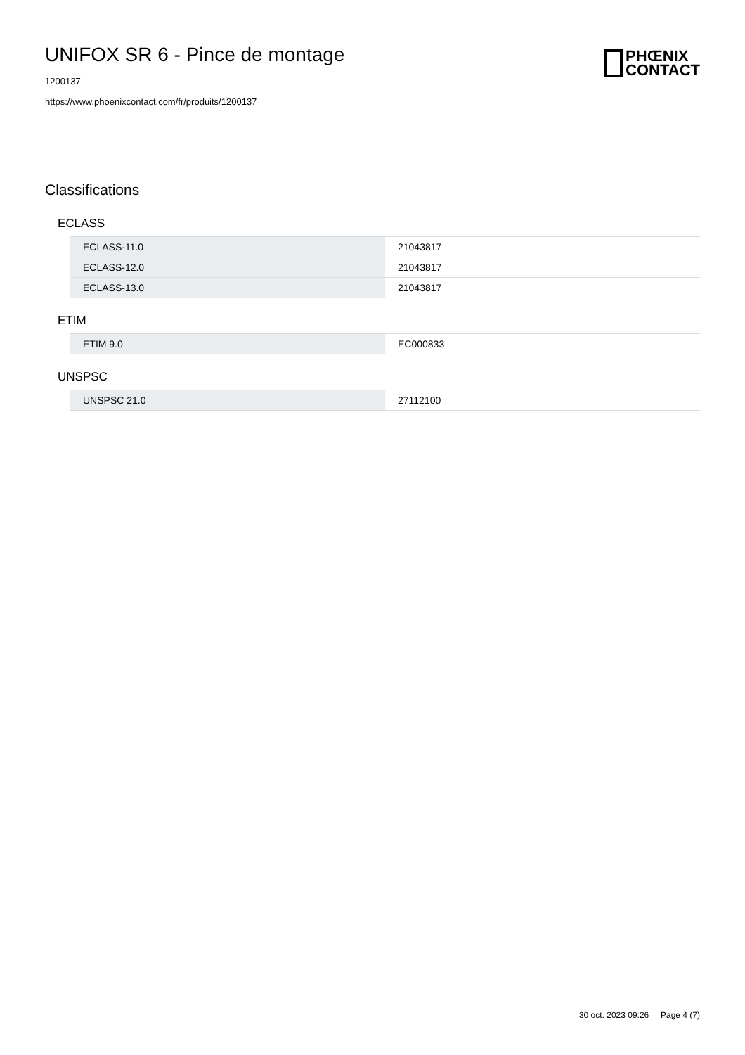UNIFOX SR 6 - Pince de montage
1200137
https://www.phoenixcontact.com/fr/produits/1200137
PHŒNIX
CONTACT
Classifications
ECLASS
| ECLASS-11.0 | 21043817 |
| ECLASS-12.0 | 21043817 |
| ECLASS-13.0 | 21043817 |
ETIM
| ETIM 9.0 | EC000833 |
UNSPSC
| UNSPSC 21.0 | 27112100 |
30 oct. 2023 09:26 Page 4 (7)